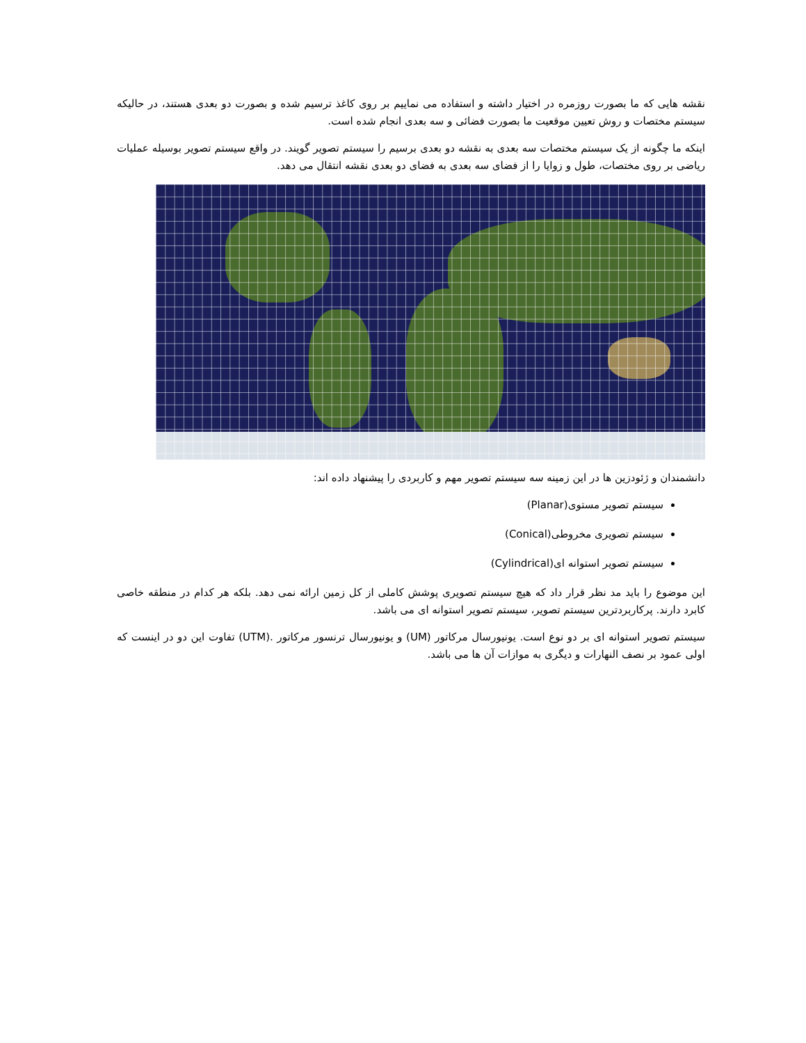نقشه هایی که ما بصورت روزمره در اختیار داشته و استفاده می نماییم بر روی کاغذ ترسیم شده و بصورت دو بعدی هستند، در حالیکه سیستم مختصات و روش تعیین موقعیت ما بصورت فضائی و سه بعدی انجام شده است.
اینکه ما چگونه از یک سیستم مختصات سه بعدی به نقشه دو بعدی برسیم را سیستم تصویر گویند. در واقع سیستم تصویر بوسیله عملیات ریاضی بر روی مختصات، طول و زوایا را از فضای سه بعدی به فضای دو بعدی نقشه انتقال می دهد.
دانشمندان و ژئودزین ها در این زمینه سه سیستم تصویر مهم و کاربردی را پیشنهاد داده اند:
سیستم تصویر مستوی(Planar)
سیستم تصویری مخروطی(Conical)
سیستم تصویر استوانه ای(Cylindrical)
این موضوع را باید مد نظر قرار داد که هیچ سیستم تصویری پوشش کاملی از کل زمین ارائه نمی دهد. بلکه هر کدام در منطقه خاصی کابرد دارند. پرکاربردترین سیستم تصویر، سیستم تصویر استوانه ای می باشد.
سیستم تصویر استوانه ای بر دو نوع است. یونیورسال مرکاتور (UM) و یونیورسال ترنسور مرکاتور .(UTM) تفاوت این دو در اینست که اولی عمود بر نصف النهارات و دیگری به موازات آن ها می باشد.